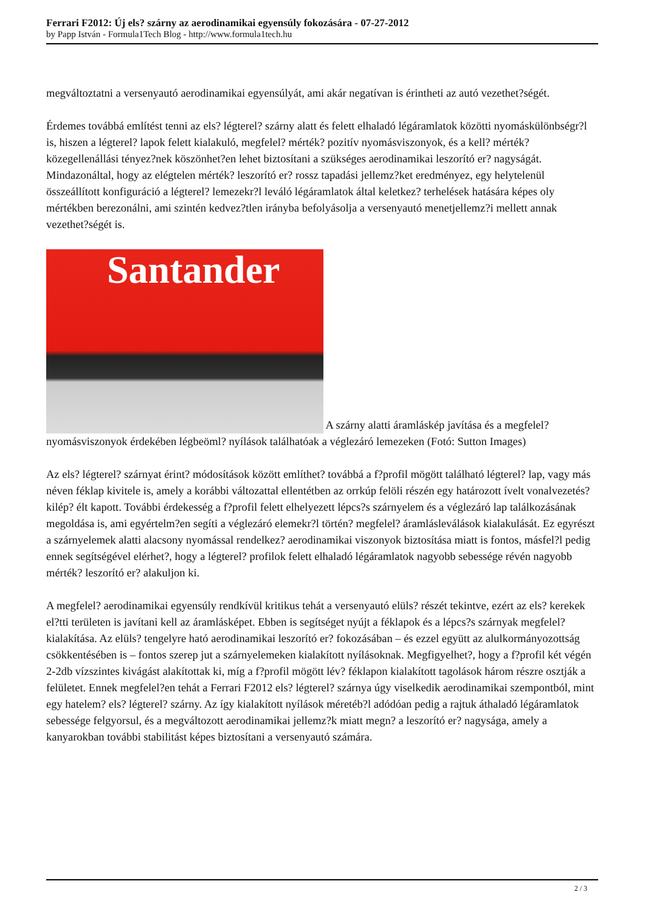Ferrari F2012: Új els? szárny az aerodinamikai egyensúly fokozására - 07-27-2012
by Papp István - Formula1Tech Blog - http://www.formula1tech.hu
megváltoztatni a versenyautó aerodinamikai egyensúlyát, ami akár negatívan is érintheti az autó vezethet?ségét.
Érdemes továbbá említést tenni az els? légterel? szárny alatt és felett elhaladó légáramlatok közötti nyomáskülönbségr?l is, hiszen a légterel? lapok felett kialakuló, megfelel? mérték? pozitív nyomásviszonyok, és a kell? mérték? közegellenállási tényez?nek köszönhet?en lehet biztosítani a szükséges aerodinamikai leszorító er? nagyságát. Mindazonáltal, hogy az elégtelen mérték? leszorító er? rossz tapadási jellemz?ket eredményez, egy helytelenül összeállított konfiguráció a légterel? lemezekr?l leváló légáramlatok által keletkez? terhelések hatására képes oly mértékben berezonálni, ami szintén kedvez?tlen irányba befolyásolja a versenyautó menetjellemz?i mellett annak vezethet?ségét is.
Santander A szárny alatti áramláskép javítása és a megfelel? nyomásviszonyok érdekében légbeöml? nyílások találhatóak a véglezáró lemezeken (Fotó: Sutton Images)
Az els? légterel? szárnyat érint? módosítások között említhet? továbbá a f?profil mögött található légterel? lap, vagy más néven féklap kivitele is, amely a korábbi változattal ellentétben az orrkúp felöli részén egy határozott ívelt vonalvezetés? kilép? élt kapott. További érdekesség a f?profil felett elhelyezett lépcs?s szárnyelem és a véglezáró lap találkozásának megoldása is, ami egyértelm?en segíti a véglezáró elemekr?l történ? megfelel? áramlásleválások kialakulását. Ez egyrészt a szárnyelemek alatti alacsony nyomással rendelkez? aerodinamikai viszonyok biztosítása miatt is fontos, másfel?l pedig ennek segítségével elérhet?, hogy a légterel? profilok felett elhaladó légáramlatok nagyobb sebessége révén nagyobb mérték? leszorító er? alakuljon ki.
A megfelel? aerodinamikai egyensúly rendkívül kritikus tehát a versenyautó elüls? részét tekintve, ezért az els? kerekek el?tti területen is javítani kell az áramlásképet. Ebben is segítséget nyújt a féklapok és a lépcs?s szárnyak megfelel? kialakítása. Az elüls? tengelyre ható aerodinamikai leszorító er? fokozásában – és ezzel együtt az alulkormányozottság csökkentésében is – fontos szerep jut a szárnyelemeken kialakított nyílásoknak. Megfigyelhet?, hogy a f?profil két végén 2-2db vízszintes kivágást alakítottak ki, míg a f?profil mögött lév? féklapon kialakított tagolások három részre osztják a felületet. Ennek megfelel?en tehát a Ferrari F2012 els? légterel? szárnya úgy viselkedik aerodinamikai szempontból, mint egy hatelem? els? légterel? szárny. Az így kialakított nyílások méretéb?l adódóan pedig a rajtuk áthaladó légáramlatok sebessége felgyorsul, és a megváltozott aerodinamikai jellemz?k miatt megn? a leszorító er? nagysága, amely a kanyarokban további stabilitást képes biztosítani a versenyautó számára.
2 / 3